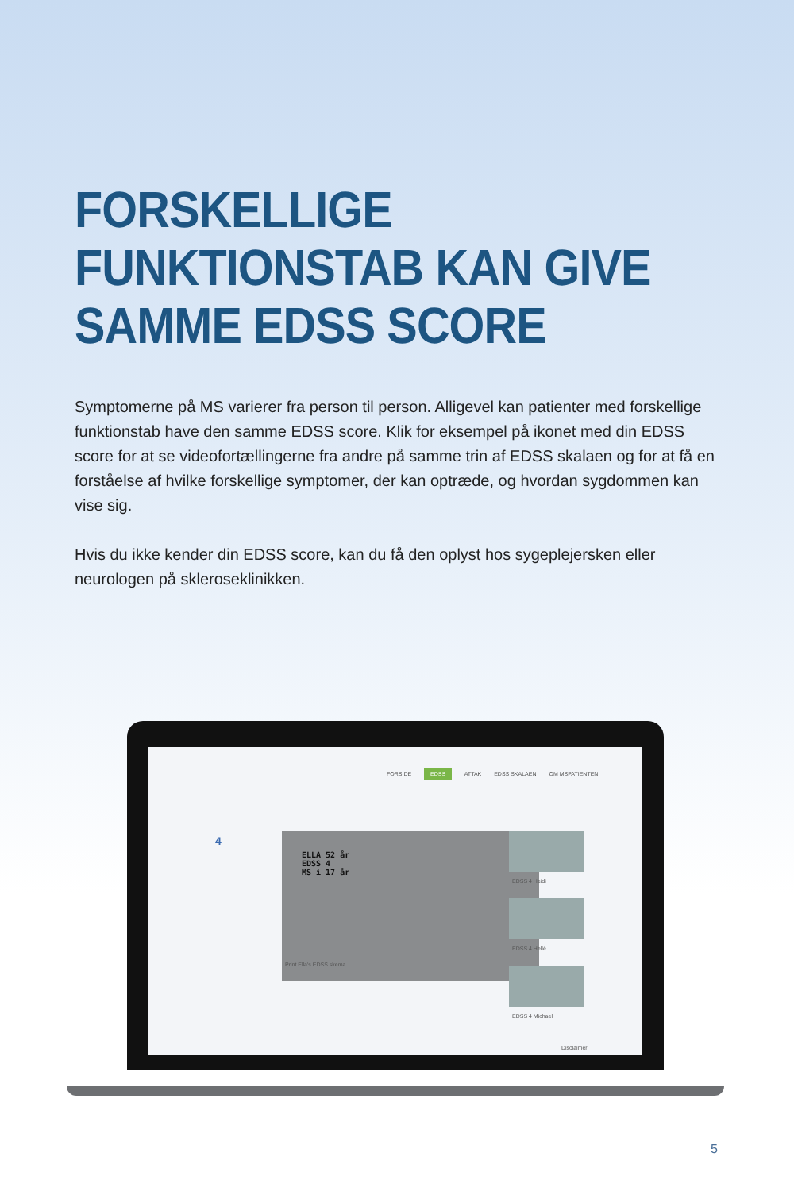FORSKELLIGE
FUNKTIONSTAB KAN GIVE
SAMME EDSS SCORE
Symptomerne på MS varierer fra person til person. Alligevel kan patienter med forskellige funktionstab have den samme EDSS score. Klik for eksempel på ikonet med din EDSS score for at se videofortællingerne fra andre på samme trin af EDSS skalaen og for at få en forståelse af hvilke forskellige symptomer, der kan optræde, og hvordan sygdommen kan vise sig.
Hvis du ikke kender din EDSS score, kan du få den oplyst hos sygeplejersken eller neurologen på skleroseklinikken.
FORSIDE EDSS ATTAK EDSS SKALAEN OM MSPATIENTEN
4
ELLA 52 år
EDSS 4
MS i 17 år
Print Ella's EDSS skema
EDSS 4 Heidi
EDSS 4 Hellé
EDSS 4 Michael
Disclaimer
5